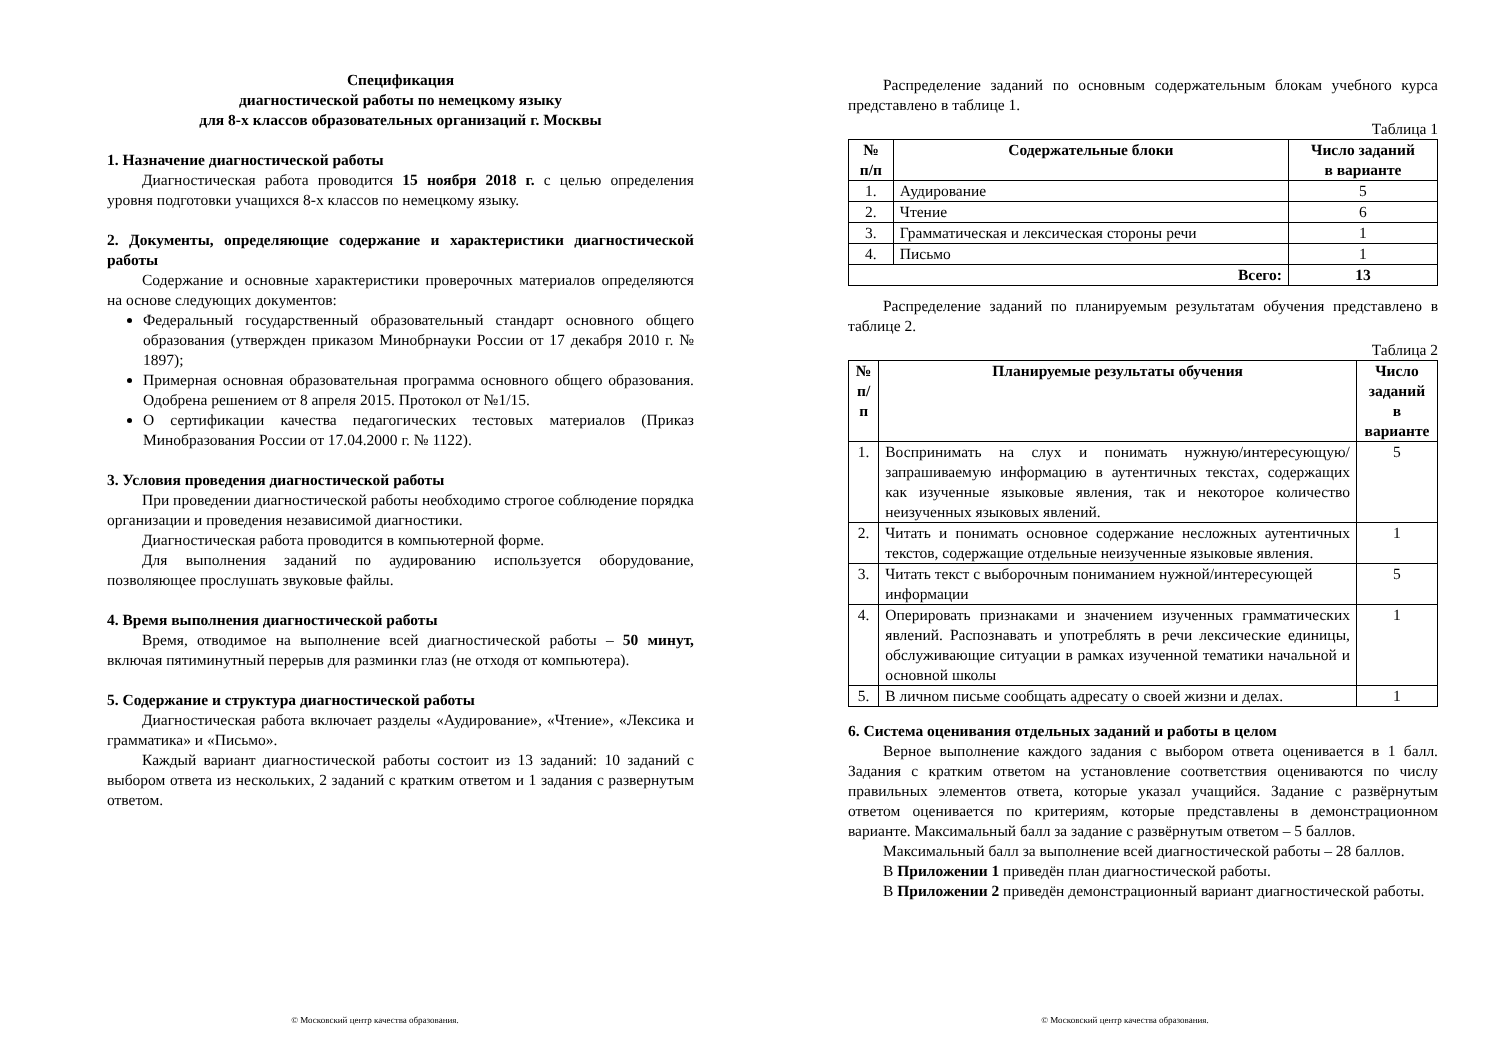Спецификация
диагностической работы по немецкому языку
для 8-х классов образовательных организаций г. Москвы
1. Назначение диагностической работы
Диагностическая работа проводится 15 ноября 2018 г. с целью определения уровня подготовки учащихся 8-х классов по немецкому языку.
2. Документы, определяющие содержание и характеристики диагностической работы
Содержание и основные характеристики проверочных материалов определяются на основе следующих документов:
Федеральный государственный образовательный стандарт основного общего образования (утвержден приказом Минобрнауки России от 17 декабря 2010 г. № 1897);
Примерная основная образовательная программа основного общего образования. Одобрена решением от 8 апреля 2015. Протокол от №1/15.
О сертификации качества педагогических тестовых материалов (Приказ Минобразования России от 17.04.2000 г. № 1122).
3. Условия проведения диагностической работы
При проведении диагностической работы необходимо строгое соблюдение порядка организации и проведения независимой диагностики.
Диагностическая работа проводится в компьютерной форме.
Для выполнения заданий по аудированию используется оборудование, позволяющее прослушать звуковые файлы.
4. Время выполнения диагностической работы
Время, отводимое на выполнение всей диагностической работы – 50 минут, включая пятиминутный перерыв для разминки глаз (не отходя от компьютера).
5. Содержание и структура диагностической работы
Диагностическая работа включает разделы «Аудирование», «Чтение», «Лексика и грамматика» и «Письмо».
Каждый вариант диагностической работы состоит из 13 заданий: 10 заданий с выбором ответа из нескольких, 2 заданий с кратким ответом и 1 задания с развернутым ответом.
© Московский центр качества образования.
Распределение заданий по основным содержательным блокам учебного курса представлено в таблице 1.
Таблица 1
| № п/п | Содержательные блоки | Число заданий в варианте |
| --- | --- | --- |
| 1. | Аудирование | 5 |
| 2. | Чтение | 6 |
| 3. | Грамматическая и лексическая стороны речи | 1 |
| 4. | Письмо | 1 |
| Всего: | | 13 |
Распределение заданий по планируемым результатам обучения представлено в таблице 2.
Таблица 2
| № п/п | Планируемые результаты обучения | Число заданий в варианте |
| --- | --- | --- |
| 1. | Воспринимать на слух и понимать нужную/интересующую/ запрашиваемую информацию в аутентичных текстах, содержащих как изученные языковые явления, так и некоторое количество неизученных языковых явлений. | 5 |
| 2. | Читать и понимать основное содержание несложных аутентичных текстов, содержащие отдельные неизученные языковые явления. | 1 |
| 3. | Читать текст с выборочным пониманием нужной/интересующей информации | 5 |
| 4. | Оперировать признаками и значением изученных грамматических явлений. Распознавать и употреблять в речи лексические единицы, обслуживающие ситуации в рамках изученной тематики начальной и основной школы | 1 |
| 5. | В личном письме сообщать адресату о своей жизни и делах. | 1 |
6. Система оценивания отдельных заданий и работы в целом
Верное выполнение каждого задания с выбором ответа оценивается в 1 балл. Задания с кратким ответом на установление соответствия оцениваются по числу правильных элементов ответа, которые указал учащийся. Задание с развёрнутым ответом оценивается по критериям, которые представлены в демонстрационном варианте. Максимальный балл за задание с развёрнутым ответом – 5 баллов.
Максимальный балл за выполнение всей диагностической работы – 28 баллов.
В Приложении 1 приведён план диагностической работы.
В Приложении 2 приведён демонстрационный вариант диагностической работы.
© Московский центр качества образования.